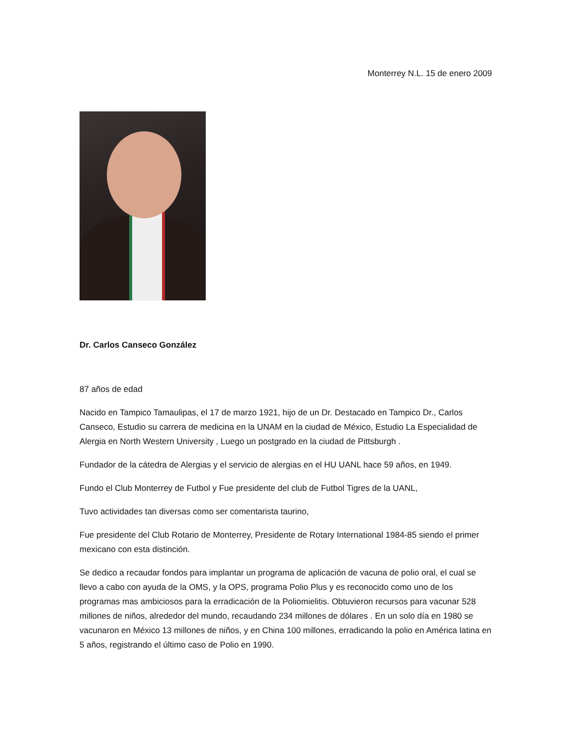Monterrey N.L. 15 de enero 2009
Dr. Carlos Canseco González
87 años de edad
Nacido en Tampico Tamaulipas, el 17 de marzo 1921, hijo de un Dr. Destacado en Tampico Dr., Carlos Canseco, Estudio su carrera de medicina en la UNAM en la ciudad de México, Estudio La Especialidad de Alergia en North Western University , Luego un postgrado en la ciudad de Pittsburgh .
Fundador de la cátedra de Alergias y el servicio de alergias en el HU UANL hace 59 años, en 1949.
Fundo el Club Monterrey de Futbol y Fue presidente del club de Futbol Tigres de la UANL,
Tuvo actividades tan diversas como ser comentarista taurino,
Fue presidente del Club Rotario de Monterrey, Presidente de Rotary International 1984-85 siendo el primer mexicano con esta distinción.
Se dedico a recaudar fondos para implantar un programa de aplicación de vacuna de polio oral, el cual se llevo a cabo con ayuda de la OMS, y la OPS, programa Polio Plus y es reconocido como uno de los programas mas ambiciosos para la erradicación de la Poliomielitis. Obtuvieron recursos para vacunar 528 millones de niños, alrededor del mundo, recaudando 234 millones de dólares . En un solo día en 1980 se vacunaron en México 13 millones de niños, y en China 100 millones, erradicando la polio en América latina en 5 años, registrando el último caso de Polio en 1990.